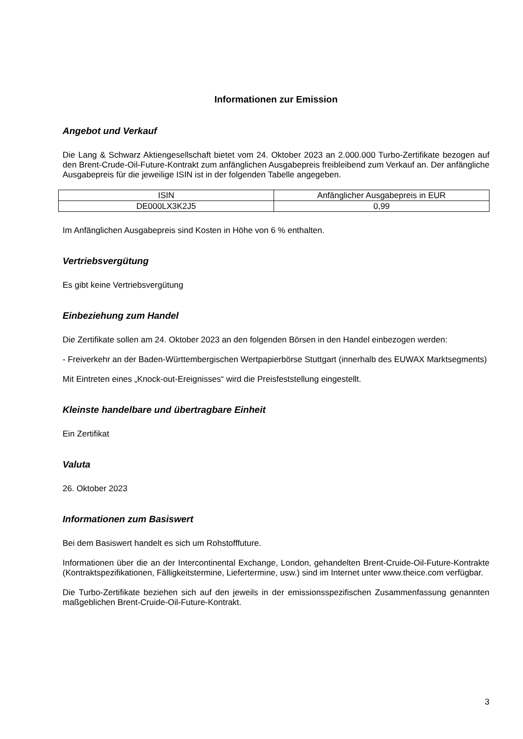Informationen zur Emission
Angebot und Verkauf
Die Lang & Schwarz Aktiengesellschaft bietet vom 24. Oktober 2023 an 2.000.000 Turbo-Zertifikate bezogen auf den Brent-Crude-Oil-Future-Kontrakt zum anfänglichen Ausgabepreis freibleibend zum Verkauf an. Der anfängliche Ausgabepreis für die jeweilige ISIN ist in der folgenden Tabelle angegeben.
| ISIN | Anfänglicher Ausgabepreis in EUR |
| DE000LX3K2J5 | 0,99 |
Im Anfänglichen Ausgabepreis sind Kosten in Höhe von 6 % enthalten.
Vertriebsvergütung
Es gibt keine Vertriebsvergütung
Einbeziehung zum Handel
Die Zertifikate sollen am 24. Oktober 2023 an den folgenden Börsen in den Handel einbezogen werden:
- Freiverkehr an der Baden-Württembergischen Wertpapierbörse Stuttgart (innerhalb des EUWAX Marktsegments)
Mit Eintreten eines „Knock-out-Ereignisses“ wird die Preisfeststellung eingestellt.
Kleinste handelbare und übertragbare Einheit
Ein Zertifikat
Valuta
26. Oktober 2023
Informationen zum Basiswert
Bei dem Basiswert handelt es sich um Rohstofffuture.
Informationen über die an der Intercontinental Exchange, London, gehandelten Brent-Cruide-Oil-Future-Kontrakte (Kontraktspezifikationen, Fälligkeitstermine, Liefertermine, usw.) sind im Internet unter www.theice.com verfügbar.
Die Turbo-Zertifikate beziehen sich auf den jeweils in der emissionsspezifischen Zusammenfassung genannten maßgeblichen Brent-Cruide-Oil-Future-Kontrakt.
3